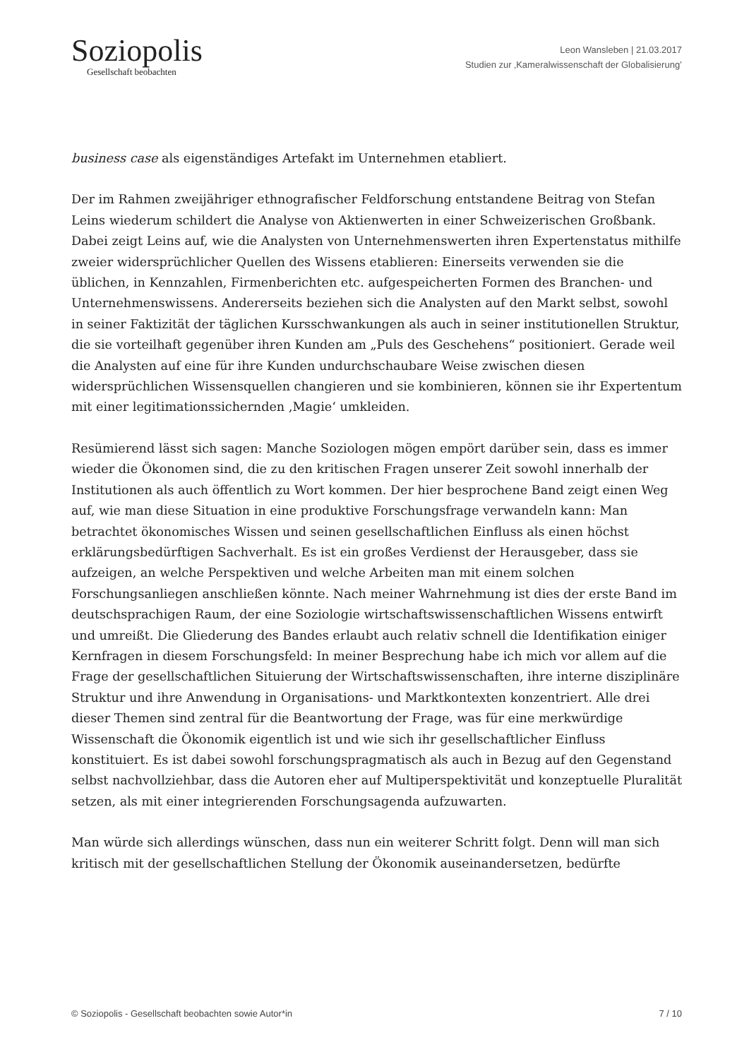Soziopolis
Gesellschaft beobachten
Leon Wansleben | 21.03.2017
Studien zur ‚Kameralwissenschaft der Globalisierung’
business case als eigenständiges Artefakt im Unternehmen etabliert.
Der im Rahmen zweijähriger ethnografischer Feldforschung entstandene Beitrag von Stefan Leins wiederum schildert die Analyse von Aktienwerten in einer Schweizerischen Großbank. Dabei zeigt Leins auf, wie die Analysten von Unternehmenswerten ihren Expertenstatus mithilfe zweier widersprüchlicher Quellen des Wissens etablieren: Einerseits verwenden sie die üblichen, in Kennzahlen, Firmenberichten etc. aufgespeicherten Formen des Branchen- und Unternehmenswissens. Andererseits beziehen sich die Analysten auf den Markt selbst, sowohl in seiner Faktizität der täglichen Kursschwankungen als auch in seiner institutionellen Struktur, die sie vorteilhaft gegenüber ihren Kunden am „Puls des Geschehens“ positioniert. Gerade weil die Analysten auf eine für ihre Kunden undurchschaubare Weise zwischen diesen widersprüchlichen Wissensquellen changieren und sie kombinieren, können sie ihr Expertentum mit einer legitimationssichernden ‚Magie‘ umkleiden.
Resümierend lässt sich sagen: Manche Soziologen mögen empört darüber sein, dass es immer wieder die Ökonomen sind, die zu den kritischen Fragen unserer Zeit sowohl innerhalb der Institutionen als auch öffentlich zu Wort kommen. Der hier besprochene Band zeigt einen Weg auf, wie man diese Situation in eine produktive Forschungsfrage verwandeln kann: Man betrachtet ökonomisches Wissen und seinen gesellschaftlichen Einfluss als einen höchst erklärungsbedürftigen Sachverhalt. Es ist ein großes Verdienst der Herausgeber, dass sie aufzeigen, an welche Perspektiven und welche Arbeiten man mit einem solchen Forschungsanliegen anschließen könnte. Nach meiner Wahrnehmung ist dies der erste Band im deutschsprachigen Raum, der eine Soziologie wirtschaftswissenschaftlichen Wissens entwirft und umreißt. Die Gliederung des Bandes erlaubt auch relativ schnell die Identifikation einiger Kernfragen in diesem Forschungsfeld: In meiner Besprechung habe ich mich vor allem auf die Frage der gesellschaftlichen Situierung der Wirtschaftswissenschaften, ihre interne disziplinäre Struktur und ihre Anwendung in Organisations- und Marktkontexten konzentriert. Alle drei dieser Themen sind zentral für die Beantwortung der Frage, was für eine merkwürdige Wissenschaft die Ökonomik eigentlich ist und wie sich ihr gesellschaftlicher Einfluss konstituiert. Es ist dabei sowohl forschungspragmatisch als auch in Bezug auf den Gegenstand selbst nachvollziehbar, dass die Autoren eher auf Multiperspektivität und konzeptuelle Pluralität setzen, als mit einer integrierenden Forschungsagenda aufzuwarten.
Man würde sich allerdings wünschen, dass nun ein weiterer Schritt folgt. Denn will man sich kritisch mit der gesellschaftlichen Stellung der Ökonomik auseinandersetzen, bedürfte
© Soziopolis - Gesellschaft beobachten sowie Autor*in 7 / 10